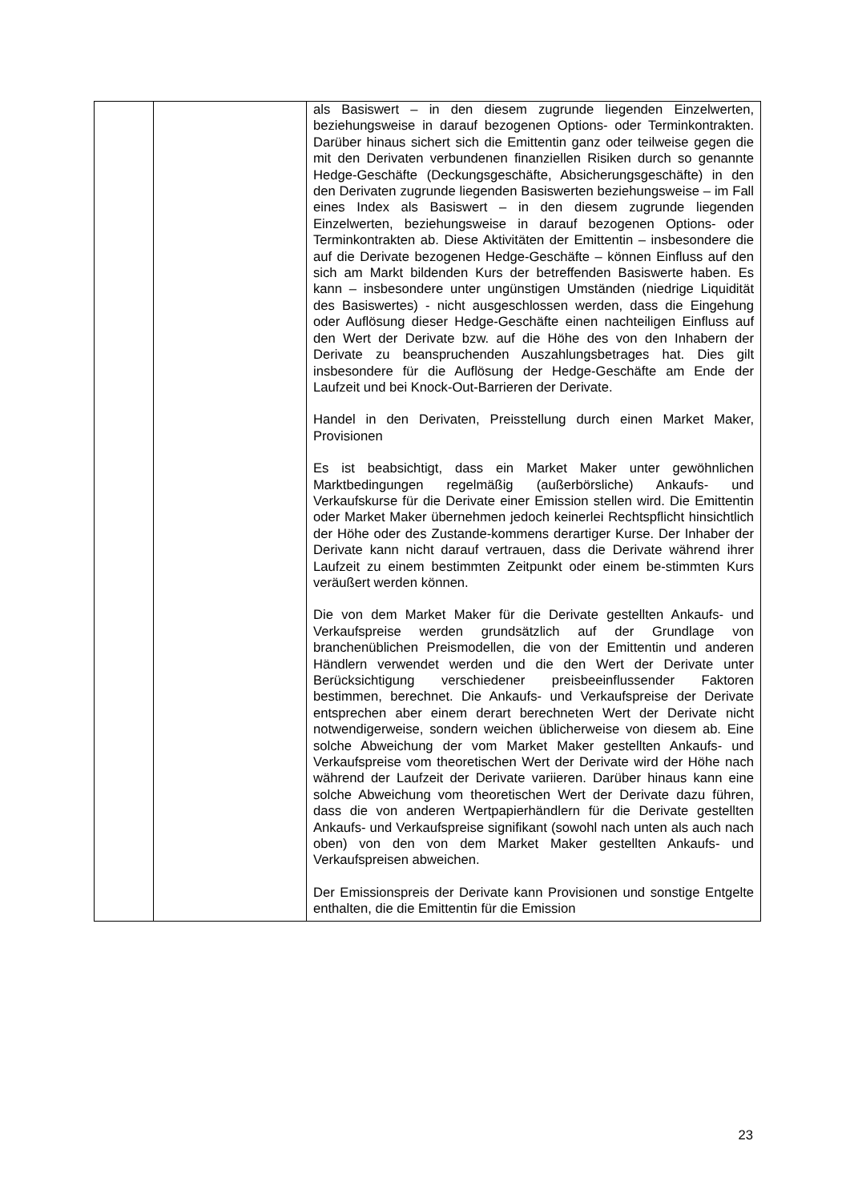| | | als Basiswert – in den diesem zugrunde liegenden Einzelwerten, beziehungsweise in darauf bezogenen Options- oder Terminkontrakten. Darüber hinaus sichert sich die Emittentin ganz oder teilweise gegen die mit den Derivaten verbundenen finanziellen Risiken durch so genannte Hedge-Geschäfte (Deckungsgeschäfte, Absicherungsgeschäfte) in den den Derivaten zugrunde liegenden Basiswerten beziehungsweise – im Fall eines Index als Basiswert – in den diesem zugrunde liegenden Einzelwerten, beziehungsweise in darauf bezogenen Options- oder Terminkontrakten ab. Diese Aktivitäten der Emittentin – insbesondere die auf die Derivate bezogenen Hedge-Geschäfte – können Einfluss auf den sich am Markt bildenden Kurs der betreffenden Basiswerte haben. Es kann – insbesondere unter ungünstigen Umständen (niedrige Liquidität des Basiswertes) - nicht ausgeschlossen werden, dass die Eingehung oder Auflösung dieser Hedge-Geschäfte einen nachteiligen Einfluss auf den Wert der Derivate bzw. auf die Höhe des von den Inhabern der Derivate zu beanspruchenden Auszahlungsbetrages hat. Dies gilt insbesondere für die Auflösung der Hedge-Geschäfte am Ende der Laufzeit und bei Knock-Out-Barrieren der Derivate. Handel in den Derivaten, Preisstellung durch einen Market Maker, Provisionen Es ist beabsichtigt, dass ein Market Maker unter gewöhnlichen Marktbedingungen regelmäßig (außerbörsliche) Ankaufs- und Verkaufskurse für die Derivate einer Emission stellen wird. Die Emittentin oder Market Maker übernehmen jedoch keinerlei Rechtspflicht hinsichtlich der Höhe oder des Zustande-kommens derartiger Kurse. Der Inhaber der Derivate kann nicht darauf vertrauen, dass die Derivate während ihrer Laufzeit zu einem bestimmten Zeitpunkt oder einem be-stimmten Kurs veräußert werden können. Die von dem Market Maker für die Derivate gestellten Ankaufs- und Verkaufspreise werden grundsätzlich auf der Grundlage von branchenüblichen Preismodellen, die von der Emittentin und anderen Händlern verwendet werden und die den Wert der Derivate unter Berücksichtigung verschiedener preisbeeinflussender Faktoren bestimmen, berechnet. Die Ankaufs- und Verkaufspreise der Derivate entsprechen aber einem derart berechneten Wert der Derivate nicht notwendigerweise, sondern weichen üblicherweise von diesem ab. Eine solche Abweichung der vom Market Maker gestellten Ankaufs- und Verkaufspreise vom theoretischen Wert der Derivate wird der Höhe nach während der Laufzeit der Derivate variieren. Darüber hinaus kann eine solche Abweichung vom theoretischen Wert der Derivate dazu führen, dass die von anderen Wertpapierhändlern für die Derivate gestellten Ankaufs- und Verkaufspreise signifikant (sowohl nach unten als auch nach oben) von den von dem Market Maker gestellten Ankaufs- und Verkaufspreisen abweichen. Der Emissionspreis der Derivate kann Provisionen und sonstige Entgelte enthalten, die die Emittentin für die Emission |
23